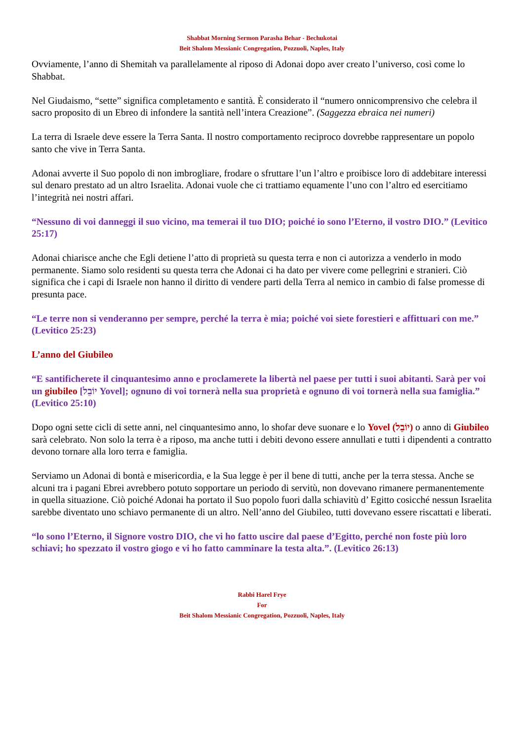Shabbat Morning Sermon Parasha Behar - Bechukotai
Beit Shalom Messianic Congregation, Pozzuoli, Naples, Italy
Ovviamente, l’anno di Shemitah va parallelamente al riposo di Adonai dopo aver creato l’universo, così come lo Shabbat.
Nel Giudaismo, “sette” significa completamento e santità. È considerato il “numero onnicomprensivo che celebra il sacro proposito di un Ebreo di infondere la santità nell’intera Creazione”. (Saggezza ebraica nei numeri)
La terra di Israele deve essere la Terra Santa. Il nostro comportamento reciproco dovrebbe rappresentare un popolo santo che vive in Terra Santa.
Adonai avverte il Suo popolo di non imbrogliare, frodare o sfruttare l’un l’altro e proibisce loro di addebitare interessi sul denaro prestato ad un altro Israelita. Adonai vuole che ci trattiamo equamente l’uno con l’altro ed esercitiamo l’integrità nei nostri affari.
“Nessuno di voi danneggi il suo vicino, ma temerai il tuo DIO; poiché io sono l’Eterno, il vostro DIO.” (Levitico 25:17)
Adonai chiarisce anche che Egli detiene l’atto di proprietà su questa terra e non ci autorizza a venderlo in modo permanente. Siamo solo residenti su questa terra che Adonai ci ha dato per vivere come pellegrini e stranieri. Ciò significa che i capi di Israele non hanno il diritto di vendere parti della Terra al nemico in cambio di false promesse di presunta pace.
“Le terre non si venderanno per sempre, perché la terra è mia; poiché voi siete forestieri e affittuari con me.” (Levitico 25:23)
L’anno del Giubileo
“E santificherete il cinquantesimo anno e proclamerete la libertà nel paese per tutti i suoi abitanti. Sarà per voi un giubileo [יוֹבֵל Yovel]; ognuno di voi tornerà nella sua proprietà e ognuno di voi tornerà nella sua famiglia.” (Levitico 25:10)
Dopo ogni sette cicli di sette anni, nel cinquantesimo anno, lo shofar deve suonare e lo Yovel (יוֹבֵל) o anno di Giubileo sarà celebrato. Non solo la terra è a riposo, ma anche tutti i debiti devono essere annullati e tutti i dipendenti a contratto devono tornare alla loro terra e famiglia.
Serviamo un Adonai di bontà e misericordia, e la Sua legge è per il bene di tutti, anche per la terra stessa. Anche se alcuni tra i pagani Ebrei avrebbero potuto sopportare un periodo di servitù, non dovevano rimanere permanentemente in quella situazione. Ciò poiché Adonai ha portato il Suo popolo fuori dalla schiavitù d’ Egitto cosicché nessun Israelita sarebbe diventato uno schiavo permanente di un altro. Nell’anno del Giubileo, tutti dovevano essere riscattati e liberati.
“lo sono l’Eterno, il Signore vostro DIO, che vi ho fatto uscire dal paese d’Egitto, perché non foste più loro schiavi; ho spezzato il vostro giogo e vi ho fatto camminare la testa alta.”. (Levitico 26:13)
Rabbi Harel Frye
For
Beit Shalom Messianic Congregation, Pozzuoli, Naples, Italy